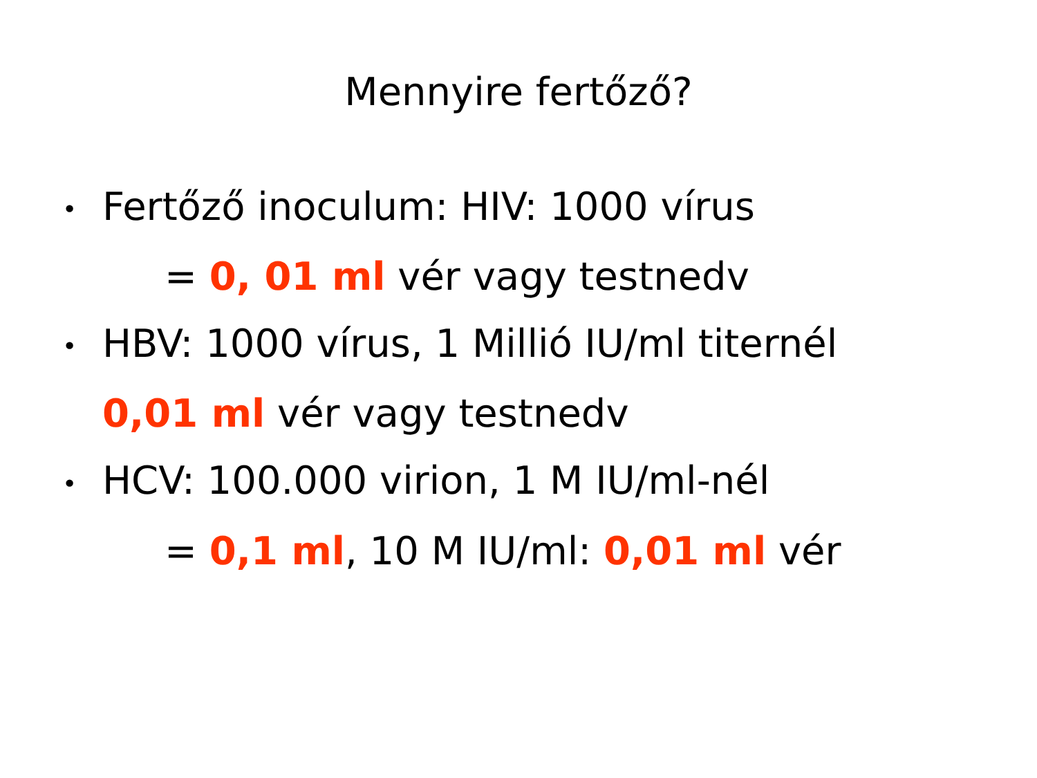Mennyire fertőző?
• Fertőző inoculum: HIV: 1000 vírus
= 0, 01 ml vér vagy testnedv
• HBV: 1000 vírus, 1 Millió IU/ml titernél
0,01 ml vér vagy testnedv
• HCV: 100.000 virion, 1 M IU/ml-nél
= 0,1 ml, 10 M IU/ml: 0,01 ml vér